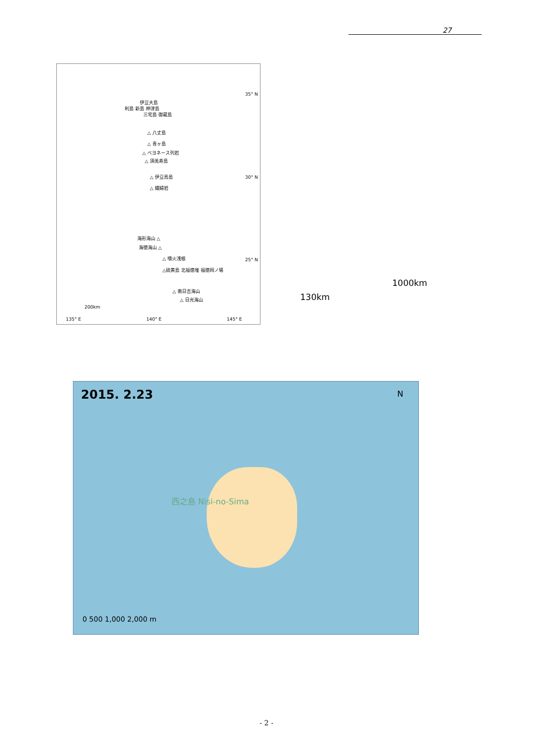27
35° N
伊豆大島
利島 新島 神津島
三宅島 御蔵島
△ 八丈島
△ 青ヶ島
△ ベヨネース列岩
△ 須美寿島
△ 伊豆鳥島 30° N
△ 孀婦岩
海形海山 △
海徳海山 △
△ 噴火浅根 25° N
△硫黄島 北福徳堆 福徳岡ノ場
△ 南日吉海山
△ 日光海山
200km
135° E 140° E 145° E
1000km
130km
2015. 2.23 N
西之島 Nisi-no-Sima
0 500 1,000 2,000 m
- 2 -